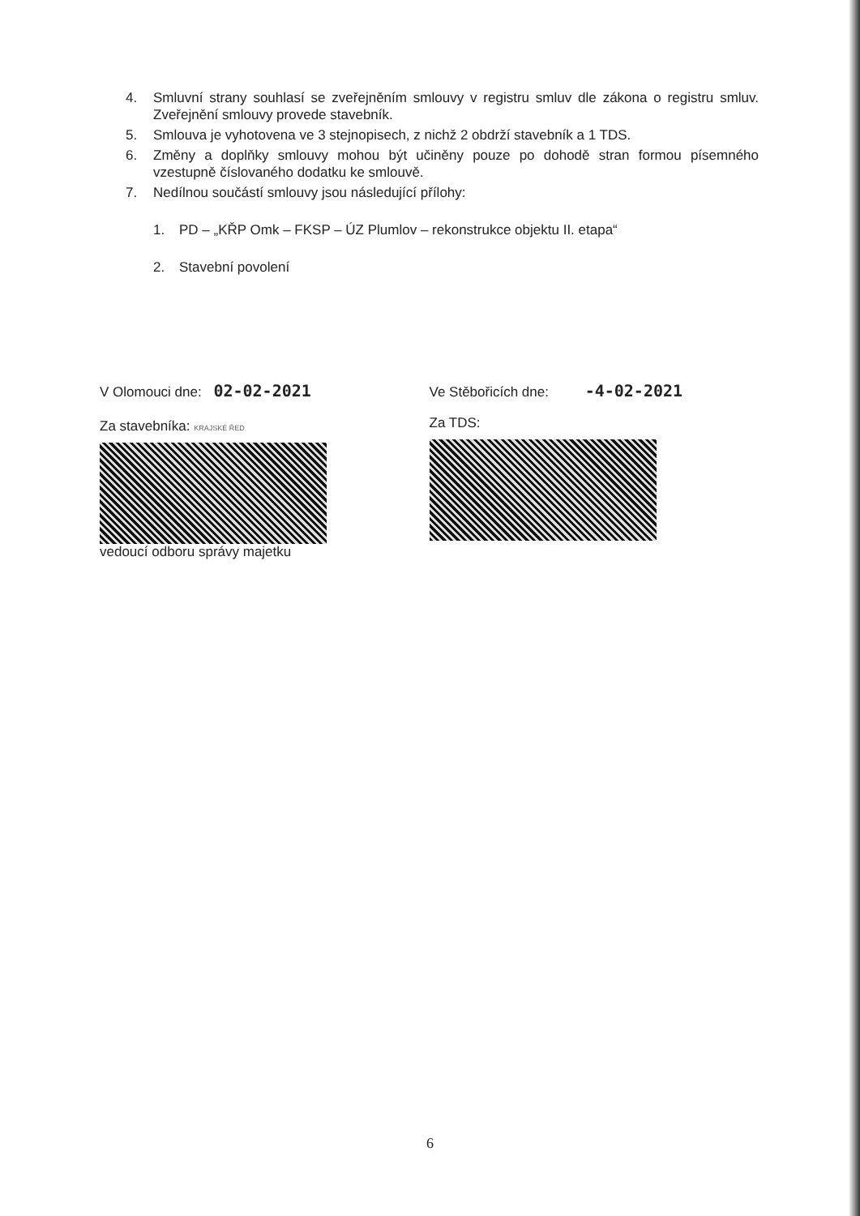4. Smluvní strany souhlasí se zveřejněním smlouvy v registru smluv dle zákona o registru smluv. Zveřejnění smlouvy provede stavebník.
5. Smlouva je vyhotovena ve 3 stejnopisech, z nichž 2 obdrží stavebník a 1 TDS.
6. Změny a doplňky smlouvy mohou být učiněny pouze po dohodě stran formou písemného vzestupně číslovaného dodatku ke smlouvě.
7. Nedílnou součástí smlouvy jsou následující přílohy:
1. PD – „KŘP Omk – FKSP – ÚZ Plumlov – rekonstrukce objektu II. etapa“
2. Stavební povolení
V Olomouci dne: 02-02-2021
Za stavebníka: KRAJSKÉ ŘED
vedoucí odboru správy majetku
Ve Stěbořicích dne: -4-02-2021
Za TDS:
6